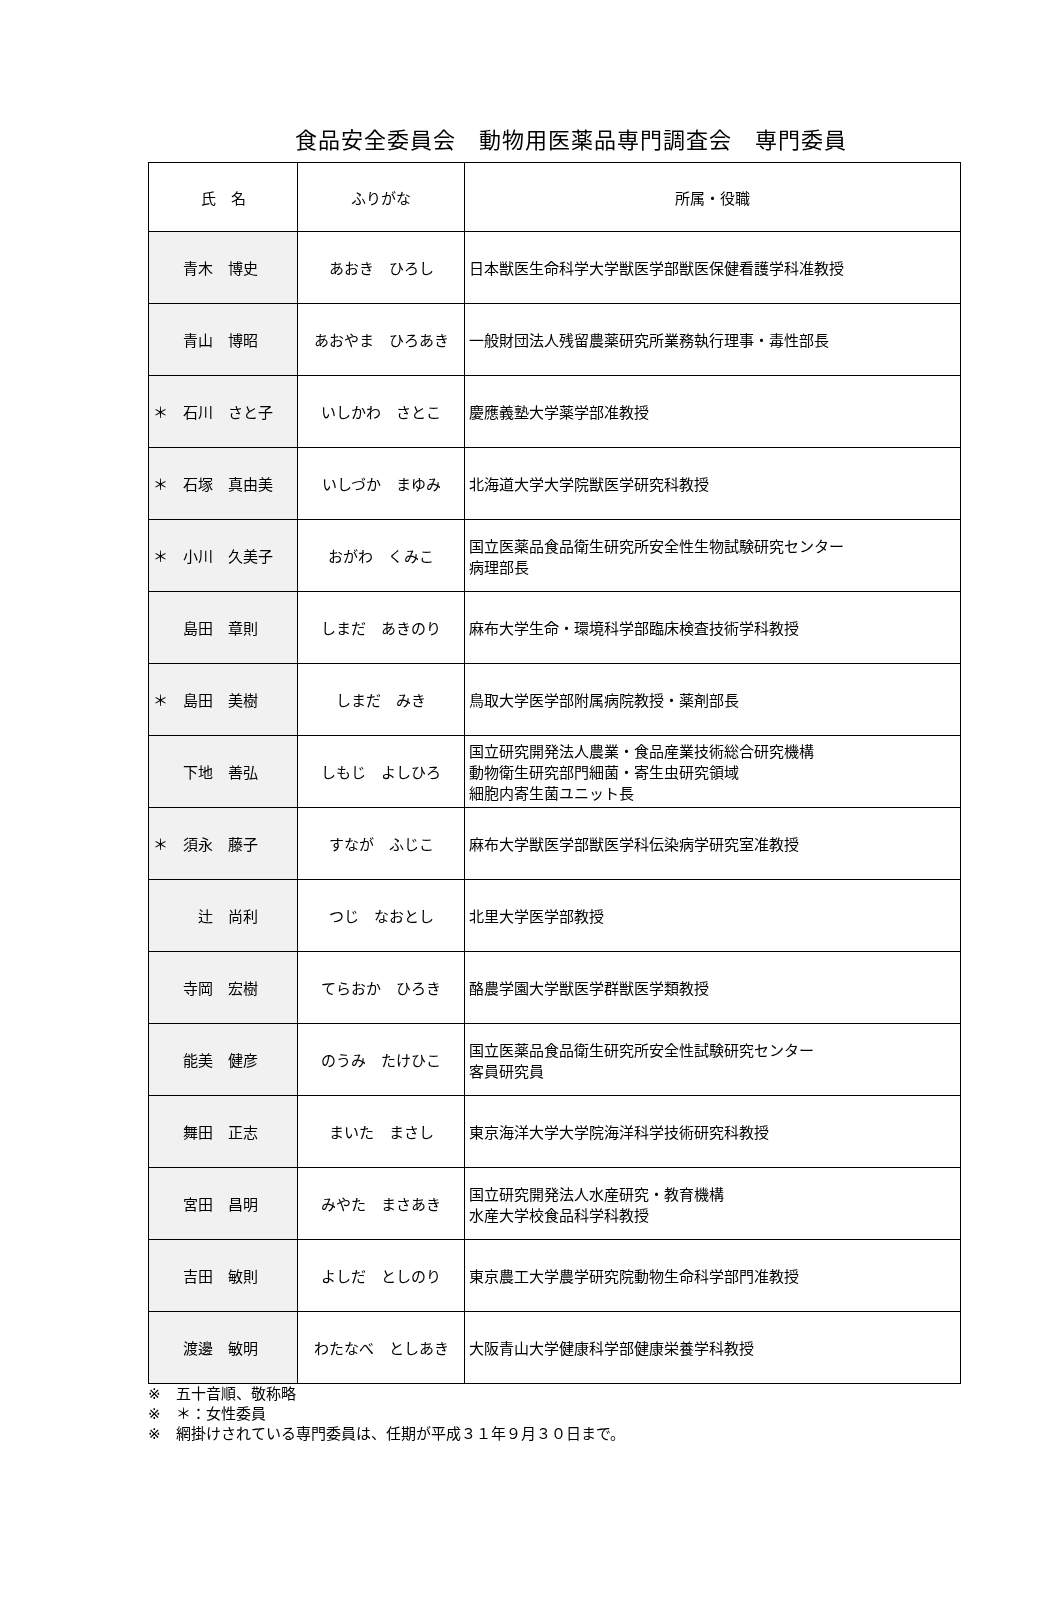食品安全委員会　動物用医薬品専門調査会　専門委員
| 氏 名 | ふりがな | 所属・役職 |
| --- | --- | --- |
| 青木 博史 | あおき ひろし | 日本獣医生命科学大学獣医学部獣医保健看護学科准教授 |
| 青山 博昭 | あおやま ひろあき | 一般財団法人残留農薬研究所業務執行理事・毒性部長 |
| ＊ 石川 さと子 | いしかわ さとこ | 慶應義塾大学薬学部准教授 |
| ＊ 石塚 真由美 | いしづか まゆみ | 北海道大学大学院獣医学研究科教授 |
| ＊ 小川 久美子 | おがわ くみこ | 国立医薬品食品衛生研究所安全性生物試験研究センター 病理部長 |
| 島田 章則 | しまだ あきのり | 麻布大学生命・環境科学部臨床検査技術学科教授 |
| ＊ 島田 美樹 | しまだ みき | 鳥取大学医学部附属病院教授・薬剤部長 |
| 下地 善弘 | しもじ よしひろ | 国立研究開発法人農業・食品産業技術総合研究機構 動物衛生研究部門細菌・寄生虫研究領域 細胞内寄生菌ユニット長 |
| ＊ 須永 藤子 | すなが ふじこ | 麻布大学獣医学部獣医学科伝染病学研究室准教授 |
| 辻 尚利 | つじ なおとし | 北里大学医学部教授 |
| 寺岡 宏樹 | てらおか ひろき | 酪農学園大学獣医学群獣医学類教授 |
| 能美 健彦 | のうみ たけひこ | 国立医薬品食品衛生研究所安全性試験研究センター 客員研究員 |
| 舞田 正志 | まいた まさし | 東京海洋大学大学院海洋科学技術研究科教授 |
| 宮田 昌明 | みやた まさあき | 国立研究開発法人水産研究・教育機構 水産大学校食品科学科教授 |
| 吉田 敏則 | よしだ としのり | 東京農工大学農学研究院動物生命科学部門准教授 |
| 渡邊 敏明 | わたなべ としあき | 大阪青山大学健康科学部健康栄養学科教授 |
※　五十音順、敬称略
※　＊：女性委員
※　網掛けされている専門委員は、任期が平成３１年９月３０日まで。